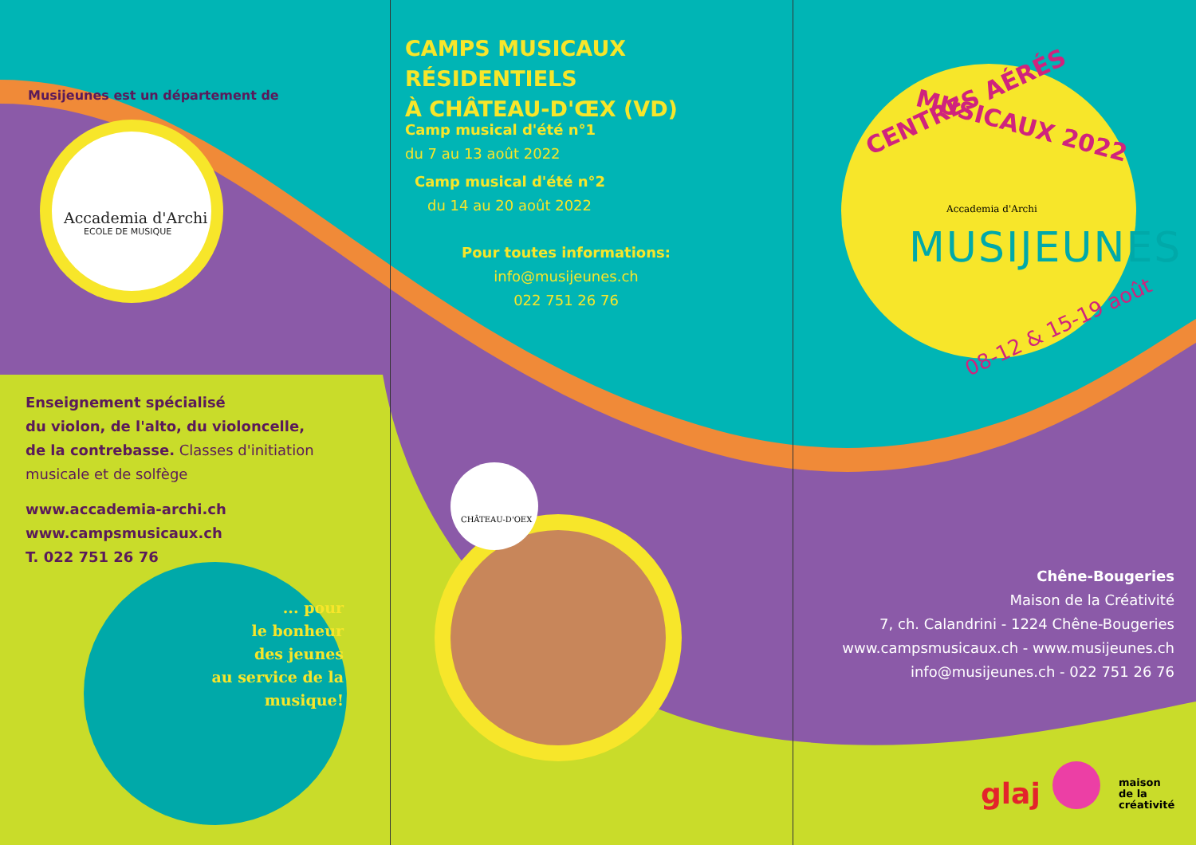Musijeunes est un département de
Accademia d'Archi
ECOLE DE MUSIQUE
Enseignement spécialisé
du violon, de l'alto, du violoncelle,
de la contrebasse. Classes d'initiation
musicale et de solfège
www.accademia-archi.ch
www.campsmusicaux.ch
T. 022 751 26 76
... pour
le bonheur
des jeunes
au service de la
musique!
CAMPS MUSICAUX RÉSIDENTIELS
À CHÂTEAU-D'ŒX (VD)
Camp musical d'été n°1
du 7 au 13 août 2022
Camp musical d'été n°2
du 14 au 20 août 2022
Pour toutes informations:
info@musijeunes.ch
022 751 26 76
CHÂTEAU-D'OEX
CENTRES AÉRÉS
MUSICAUX 2022
Accademia d'Archi
MUSIJEUNES
08-12 & 15-19 août
Chêne-Bougeries
Maison de la Créativité
7, ch. Calandrini - 1224 Chêne-Bougeries
www.campsmusicaux.ch - www.musijeunes.ch
info@musijeunes.ch - 022 751 26 76
glaj
maison
de la
créativité